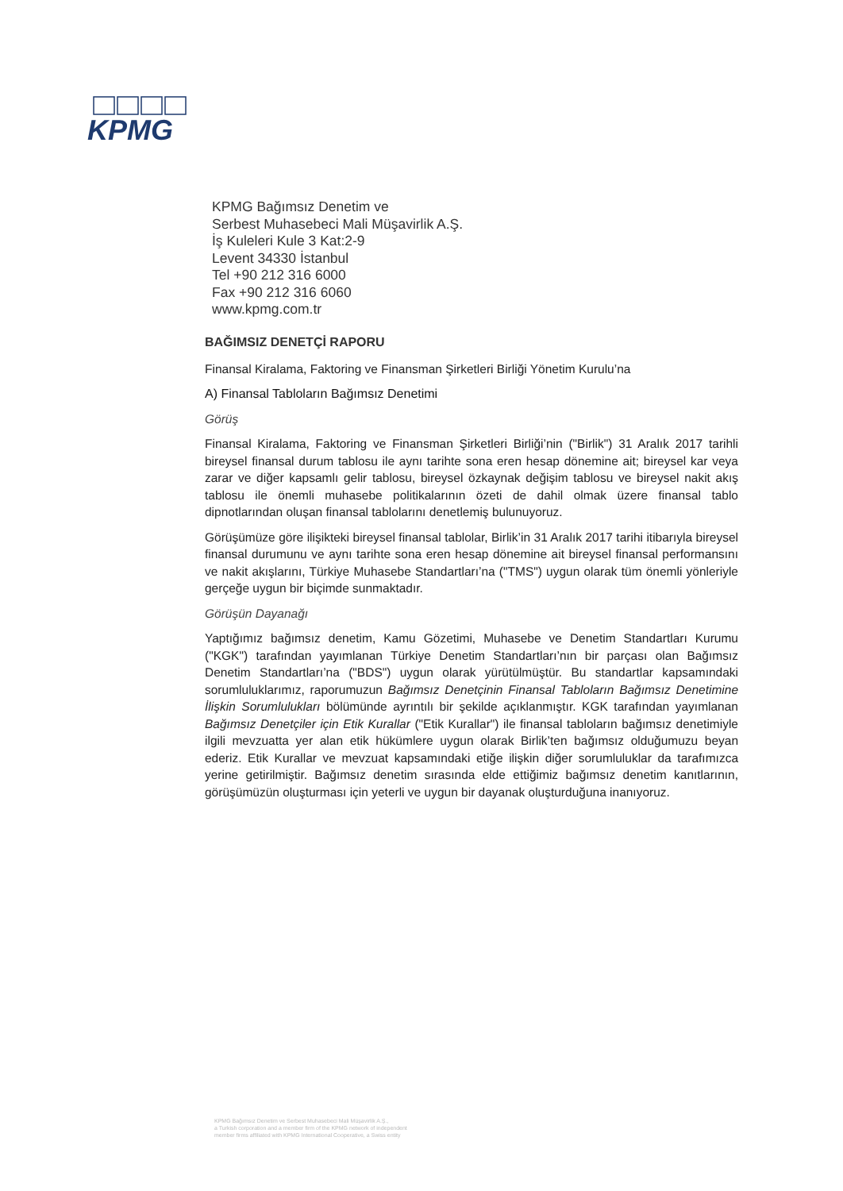KPMG
KPMG Bağımsız Denetim ve
Serbest Muhasebeci Mali Müşavirlik A.Ş.
İş Kuleleri Kule 3 Kat:2-9
Levent 34330 İstanbul
Tel +90 212 316 6000
Fax +90 212 316 6060
www.kpmg.com.tr
BAĞIMSIZ DENETÇİ RAPORU
Finansal Kiralama, Faktoring ve Finansman Şirketleri Birliği Yönetim Kurulu’na
A) Finansal Tabloların Bağımsız Denetimi
Görüş
Finansal Kiralama, Faktoring ve Finansman Şirketleri Birliği’nin ("Birlik") 31 Aralık 2017 tarihli bireysel finansal durum tablosu ile aynı tarihte sona eren hesap dönemine ait; bireysel kar veya zarar ve diğer kapsamlı gelir tablosu, bireysel özkaynak değişim tablosu ve bireysel nakit akış tablosu ile önemli muhasebe politikalarının özeti de dahil olmak üzere finansal tablo dipnotlarından oluşan finansal tablolarını denetlemiş bulunuyoruz.
Görüşümüze göre ilişikteki bireysel finansal tablolar, Birlik’in 31 Aralık 2017 tarihi itibarıyla bireysel finansal durumunu ve aynı tarihte sona eren hesap dönemine ait bireysel finansal performansını ve nakit akışlarını, Türkiye Muhasebe Standartları’na ("TMS") uygun olarak tüm önemli yönleriyle gerçeğe uygun bir biçimde sunmaktadır.
Görüşün Dayanağı
Yaptığımız bağımsız denetim, Kamu Gözetimi, Muhasebe ve Denetim Standartları Kurumu ("KGK") tarafından yayımlanan Türkiye Denetim Standartları’nın bir parçası olan Bağımsız Denetim Standartları’na ("BDS") uygun olarak yürütülmüştür. Bu standartlar kapsamındaki sorumluluklarımız, raporumuzun Bağımsız Denetçinin Finansal Tabloların Bağımsız Denetimine İlişkin Sorumlulukları bölümünde ayrıntılı bir şekilde açıklanmıştır. KGK tarafından yayımlanan Bağımsız Denetçiler için Etik Kurallar ("Etik Kurallar") ile finansal tabloların bağımsız denetimiyle ilgili mevzuatta yer alan etik hükümlere uygun olarak Birlik’ten bağımsız olduğumuzu beyan ederiz. Etik Kurallar ve mevzuat kapsamındaki etiğe ilişkin diğer sorumluluklar da tarafımızca yerine getirilmiştir. Bağımsız denetim sırasında elde ettiğimiz bağımsız denetim kanıtlarının, görüşümüzün oluşturması için yeterli ve uygun bir dayanak oluşturduğuna inanıyoruz.
KPMG Bağımsız Denetim ve Serbest Muhasebeci Mali Müşavirlik A.Ş.,
a Turkish corporation and a member firm of the KPMG network of independent
member firms affiliated with KPMG International Cooperative, a Swiss entity